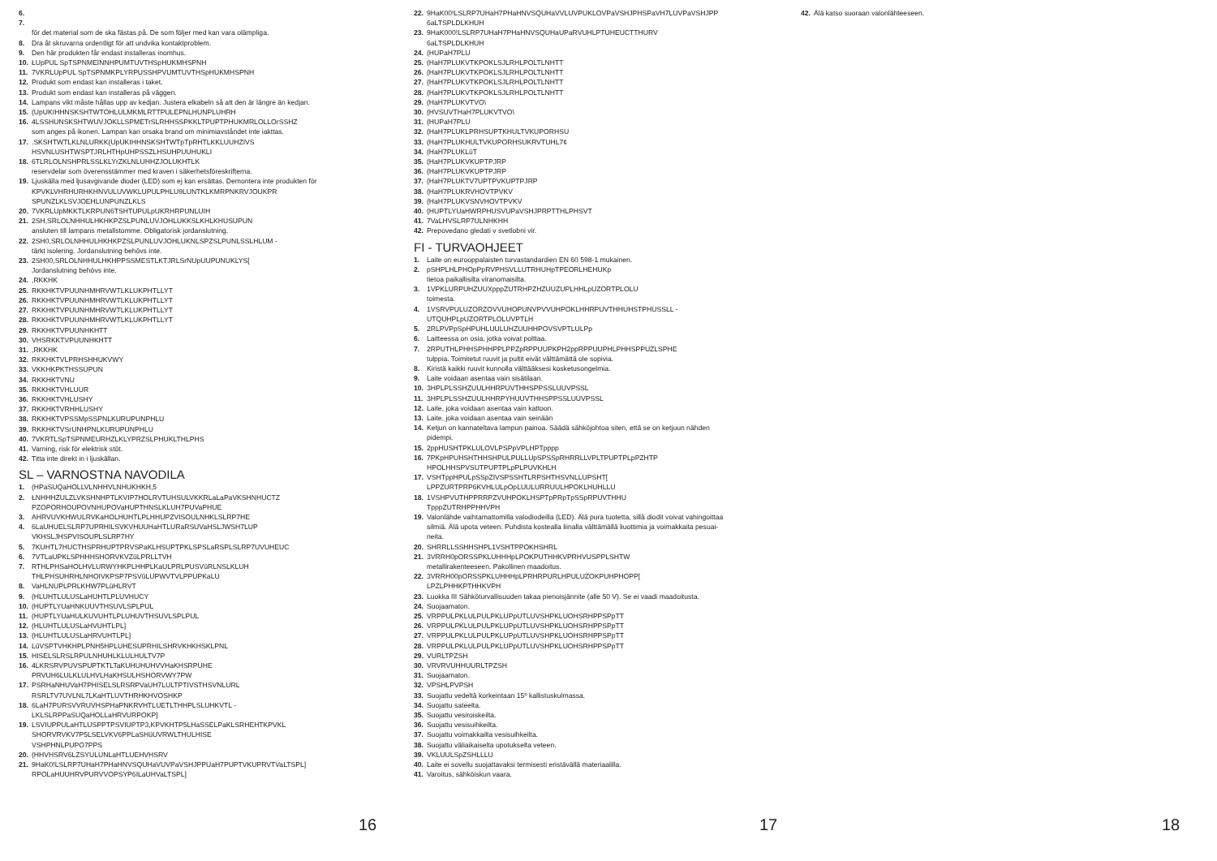6.
7.
för det material som de ska fästas på. De som följer med kan vara olämpliga.
8. Dra åt skruvarna ordentligt för att undvika kontaktproblem.
9. Den här produkten får endast installeras inomhus.
10. ŁUpPUL SpTSPNMEINNHPUMTUVTHSpHUKMHSPNH
11. 7VKRLUpPUL SpTSPNMKPLYRPUSSHPVUMTUVTHSpHUKMHSPNH
12. Produkt som endast kan installeras i taket.
13. Produkt som endast kan installeras på väggen.
14. Lampans vikt måste hållas upp av kedjan. Justera elkabeln så att den är längre än kedjan.
15. (UpUKIHHNSKSHTWTOHLULMKMLRTTPULEPNLHUNPLUHRH
16. 4LSSHUNSKSHTWUVJOKLLSPMETrSLRHHSSPKKLTPUPTPHUKMRLOLLOrSSHZ
som anges på ikonen. Lampan kan orsaka brand om minimiavståndet inte iakttas.
17..SKSHTWTLKLNLURKK(UpUKIHHNSKSHTWTpTpRHTLKKLUUHZIVS
HSVNLUSHTWSPTJRLHTHpUHPSSZLHSUHPUUHUKLI
18. 6TLRLOLNSHPRLSSLKLYrZKLNLUHHZJOLUKHTLK
reservdelar som överensstämmer med kraven i säkerhetsföreskrifterna.
19. Ljuskälla med ljusavgivande dioder (LED) som ej kan ersättas. Demontera inte produkten för
KPVKLVHRHURHKHNVULUVWKLUPULPHLU9LUNTKLKMRPNKRVJOUKPR
SPUNZLKLSVJOEHLUNPUNZLKLS
20. 7VKRLUpMKKTLKRPUN6TSHTUPULpUKRHRPUNLUIH
21. 2SH,SRLOLNHHULHKHKPZSLPUNLUVJOHLUKKSLKHLKHUSUPUN
ansluten till lampans metallstomme. Obligatorisk jordanslutning.
22. 2SH0,SRLOLNHHULHKHKPZSLPUNLUVJOHLUKNLSPZSLPUNLSSLHLUM -
tärkt isolering. Jordanslutning behövs inte.
23. 2SH00,SRLOLNHHULHKHPPSSMESTLKTJRLSrNUpUUPUNUKLYS[
Jordanslutning behövs inte.
24.,RKKHK
25. RKKHKTVPUUNHMHRVWTLKLUKPHTLLYT
26. RKKHKTVPUUNHMHRVWTLKLUKPHTLLYT
27. RKKHKTVPUUNHMHRVWTLKLUKPHTLLYT
28. RKKHKTVPUUNHMHRVWTLKLUKPHTLLYT
29. RKKHKTVPUUNHKHTT
30. VHSRKKTVPUUNHKHTT
31.,RKKHK
32. RKKHKTVLPRHSHHUKVWY
33. VKKHKPKTHSSUPUN
34. RKKHKTVNU
35. RKKHKTVHLUUR
36. RKKHKTVHLUSHY
37. RKKHKTVRHHLUSHY
38. RKKHKTVPSSMpSSPNLKURUPUNPHLU
39. RKKHKTVSrUNHPNLKURUPUNPHLU
40. 7VKRTLSpTSPNMEURHZLKLYPRZSLPHUKLTHLPHS
41. Varning, risk för elektrisk stöt.
42. Titta inte direkt in i ljuskällan.
SL – VARNOSTNA NAVODILA
1. (HPaSUQaHOLLVLNHHVLNHUKHKH,5
2. ŁNHHHZULZLVKSHNHPTLKVIP7HOLRVTUHSULVKKRLaLaPaVKSHNHUCTZ
PZOPORHOUPOVNHUPOVaHUPTHNSLKLUH7PUVaPHUE
3. AHRVUVKHWULRVKaHOLHUHTLPLHHUPZVISOULNHKLSLRP7HE
4. 6LaUHUELSLRP7UPRHILSVKVHUUHaHTLURaRSUVaHSLJWSH7LUP
VKHSLJHSPVISOUPLSLRP7HY
5. 7KUHTL7HUCTHSPRHUPTPRVSPaKLHSUPTPKLSPSLaRSPLSLRP7UVUHEUC
6. 7VTLaUPKLSPHHHSHORVKVZüLPRLLTVH
7. RTHLPHSaHOLHVLURWYHKPLHHPLKaULPRLPUSVüRLNSLKLUH
THLPHSUHRHLNHOIVKPSP7PSVüLUPWVTVLPPUPKaLU
8. VaHLNUPLPRLKHW7PLüHLRVT
9. (HLUHTLULUSLaHUHTLPLUVHUCY
10. (HUPTLYUaHNKUUVTHSUVLSPLPUL
11. (HUPTLYUaHULKUVUHTLPLUHUVTHSUVLSPLPUL
12. (HLUHTLULUSLaHVUHTLPL]
13. (HLUHTLULUSLaHRVUHTLPL]
14. LüVSPTVHKHPLPNH5HPLUHESUPRHILSHRVKHKHSKLPNL
15. HISELSLRSLRPULNHUHLKLULHULTV7P
16. 4LKRSRVPUVSPUPTKTLTaKUHUHUHVVHaKHSRPUHE
PRVUH6LULKLULHVLHaKHSULHSHORVWY7PW
17. PSRHaNHUVaH7PHISELSLRSRPVaUH7LULTPTIVSTHSVNLURL
RSRLTV7UVLNL7LKaHTLUVTHRHKHVOSHKP
18. 6LaH7PURSVVRUVHSPHaPNKRVHTLUETLTHHPLSLUHKVTL -
LKLSLRPPaSUQaHOLLaHRVURPOKP]
19. LSVIUPPULaHTLUSPPTPSVIUPTP3,KPVKHTP5LHaSSELPaKLSRHEHTKPVKL
SHORVRVKV7P5LSELVKV6PPLaSHüUVRWLTHULHISE
VSHPHNLPUPO7PPS
20. (HHVHSRV6LZSYULUNLaHTLUEHVHSRV
21. 9HaK0!LSLRP7UHaH7PHaHNVSQUHaVUVPaVSHJPPUaH7PUPTVKUPRVTVaLTSPL]
RPOLaHUUHRVPURVVOPSYP6ILaUHVaLTSPL]
22. 9HaK00!LSLRP7UHaH7PHaHNVSQUHaVVLUVPUKLOVPaVSHJPHSPaVH7LUVPaVSHJPP
6aLTSPLDLKHUH
23. 9HaK000!LSLRP7UHaH7PHaHNVSQUHaUPaRVUHLPTUHEUCTTHURV
6aLTSPLDLKHUH
24. (HUPaH7PLU
25. (HaH7PLUKVTKPOKLSJLRHLPOLTLNHTT
26. (HaH7PLUKVTKPOKLSJLRHLPOLTLNHTT
27. (HaH7PLUKVTKPOKLSJLRHLPOLTLNHTT
28. (HaH7PLUKVTKPOKLSJLRHLPOLTLNHTT
29. (HaH7PLUKVTVO\
30. (HVSUVTHaH7PLUKVTVO\
31. (HUPaH7PLU
32. (HaH7PLUKLPRHSUPTKHULTVKUPORHSU
33. (HaH7PLUKHULTVKUPORHSUKRVTUHL7¢
34. (HaH7PLUKLüT
35. (HaH7PLUKVKUPTPJRP
36. (HaH7PLUKVKUPTPJRP
37. (HaH7PLUKTV7UPTPVKUPTPJRP
38. (HaH7PLUKRVHOVTPVKV
39. (HaH7PLUKVSNVHOVTPVKV
40. (HUPTLYUaHWRPHUSVUPaVSHJPRPTTHLPHSVT
41. 7VaLHVSLRP7ULNHKHH
42. Prepovedano gledati v svetlobni vir.
FI - TURVAOHJEET
1. Laite on eurooppalaisten turvastandardien EN 60 598-1 mukainen.
2. pSHPLHLPHOpPpRVPHSVLLUTRHUHpTPEORLHEHUKp
tietoa paikallisilta viranomaisilta.
3. 1VPKLURPUHZUUXpppZUTRHPZHZUUZUPLHHLpUZORTPLOLU
toimesta.
4. 1VSRVPULUZORZOVVUHOPUNVPVVUHPOKLHHRPUVTHHUHSTPHUSSLL -
UTQUHPLpUZORTPLOLUVPTLH
5. 2RLPVPpSpHPUHLUULUHZUUHHPOVSVPTLULPp
6. Laitteessa on osia, jotka voivat polttaa.
7. 2RPUTHLPHHSPHHPPLPPZpRPPUUPKPH2ppRPPUUPHLPHHSPPUZLSPHE
tulppia. Toimitetut ruuvit ja pultit eivät välttämättä ole sopivia.
8. Kiristä kaikki ruuvit kunnolla välttääksesi kosketusongelmia.
9. Laite voidaan asentaa vain sisätilaan.
10. 3HPLPLSSHZUULHHRPUVTHHSPPSSLUUVPSSL
11. 3HPLPLSSHZUULHHRPYHUUVTHHSPPSSLUUVPSSL
12. Laite, joka voidaan asentaa vain kattoon.
13. Laite, joka voidaan asentaa vain seinään
14. Ketjun on kannateltava lampun painoa. Säädä sähköjohtoa siten, että se on ketjuun nähden
pidempi.
15. 2ppHUSHTPKLULOVLPSPpVPLHPTpppp
16. 7PKpHPUHSHTHHSHPULPULLUpSPSSpRHRRLLVPLTPUPTPLpPZHTP
HPOLHHSPVSUTPUPTPLpPLPUVKHLH
17. VSHTppHPULpSSpZIVSPSSHTLRPSHTHSVNLLUPSHT[
LPPZURTPRP6KVHLULpOpLUULURRUULHPOKLHUHLLU
18. 1VSHPVUTHPPRRPZVUHPOKLHSPTpPRpTpSSpRPUVTHHU
TpppZUTRHPPHHVPH
19. Valonlähde vaihtamattomilla valodiodeilla (LED). Älä pura tuotetta, sillä diodit voivat vahingoittaa
silmiä. Älä upota veteen. Puhdista kostealla liinalla välttämällä liuottimia ja voimakkaita pesuai-
neita.
20. SHRRLLSSHHSHPL1VSHTPPOKHSHRL
21. 3VRRH0pORSSPKLUHHHpLPOKPUTHHKVPRHVUSPPLSHTW
metallirakenteeseen. Pakollinen maadoitus.
22. 3VRRH00pORSSPKLUHHHpLPRHRPURLHPULUZOKPUHPHOPP[
LPZLPHHKPTHHKVPH
23. Luokka III Sähköturvallisuuden takaa pienoisjännite (alle 50 V). Se ei vaadi maadoitusta.
24. Suojaamaton.
25. VRPPULPKLULPULPKLUPpUTLUVSHPKLUOHSRHPPSPpTT
26. VRPPULPKLULPULPKLUPpUTLUVSHPKLUOHSRHPPSPpTT
27. VRPPULPKLULPULPKLUPpUTLUVSHPKLUOHSRHPPSPpTT
28. VRPPULPKLULPULPKLUPpUTLUVSHPKLUOHSRHPPSPpTT
29. VURLTPZSH
30. VRVRVUHHUURLTPZSH
31. Suojaamaton.
32. VPSHLPVPSH
33. Suojattu vedeltä korkeintaan 15º kallistuskulmassa.
34. Suojattu sateelta.
35. Suojattu vesiroiskeilta.
36. Suojattu vesisuihkeilta.
37. Suojattu voimakkailta vesisuihkeilta.
38. Suojattu väliaikaiselta upotukselta veteen.
39. VKLUULSpZSHLLLU
40. Laite ei sovellu suojattavaksi termisesti eristävällä materiaalilla.
41. Varoitus, sähköiskun vaara.
42. Älä katso suoraan valonlähteeseen.
16 17 18